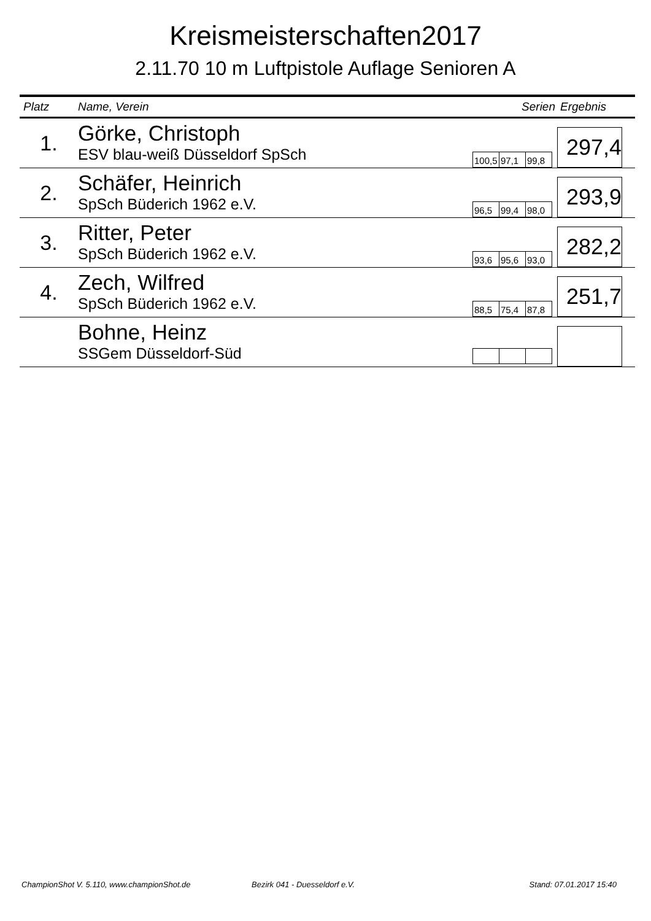Kreismeisterschaften2017
2.11.70 10 m Luftpistole Auflage Senioren A
| Platz | Name, Verein | Serien | Ergebnis |
| --- | --- | --- | --- |
| 1. | Görke, Christoph ESV blau-weiß Düsseldorf SpSch | 100,5 97,1 99,8 | 297,4 |
| 2. | Schäfer, Heinrich SpSch Büderich 1962 e.V. | 96,5 99,4 98,0 | 293,9 |
| 3. | Ritter, Peter SpSch Büderich 1962 e.V. | 93,6 95,6 93,0 | 282,2 |
| 4. | Zech, Wilfred SpSch Büderich 1962 e.V. | 88,5 75,4 87,8 | 251,7 |
| | Bohne, Heinz SSGem Düsseldorf-Süd | | |
ChampionShot V. 5.110, www.championShot.de Bezirk 041 - Duesseldorf e.V. Stand: 07.01.2017 15:40